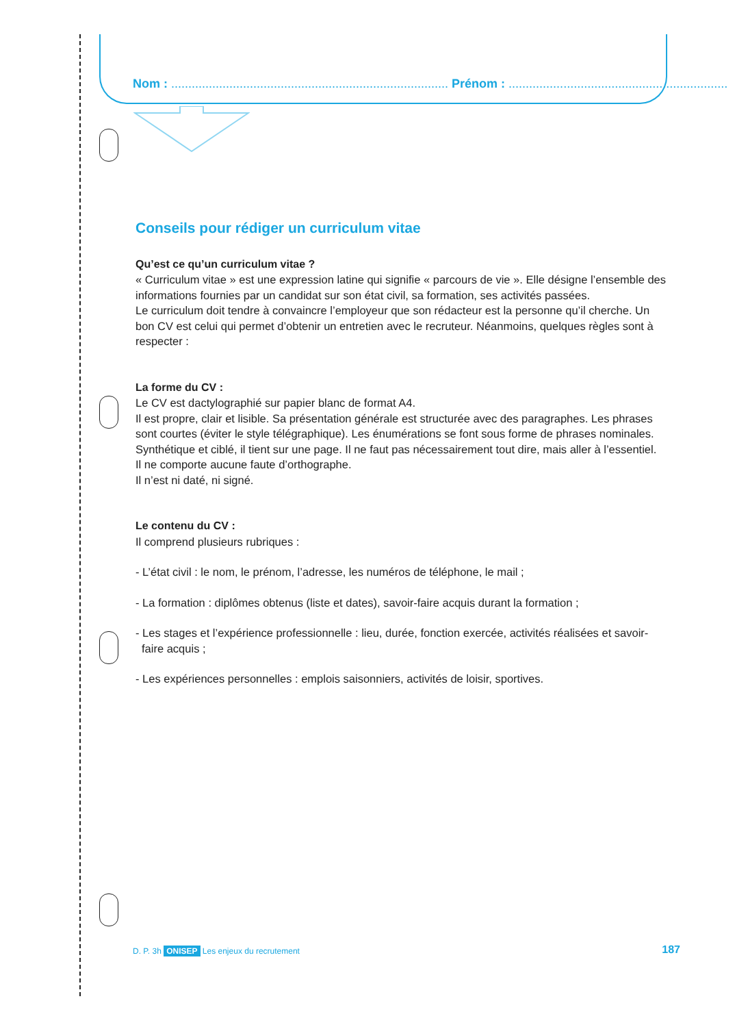Nom : ................................................................................. Prénom : ................................................................
Conseils pour rédiger un curriculum vitae
Qu’est ce qu’un curriculum vitae ?
« Curriculum vitae » est une expression latine qui signifie « parcours de vie ». Elle désigne l’ensemble des informations fournies par un candidat sur son état civil, sa formation, ses activités passées.
Le curriculum doit tendre à convaincre l’employeur que son rédacteur est la personne qu’il cherche. Un bon CV est celui qui permet d’obtenir un entretien avec le recruteur. Néanmoins, quelques règles sont à respecter :
La forme du CV :
Le CV est dactylographié sur papier blanc de format A4.
Il est propre, clair et lisible. Sa présentation générale est structurée avec des paragraphes. Les phrases sont courtes (éviter le style télégraphique). Les énumérations se font sous forme de phrases nominales.
Synthétique et ciblé, il tient sur une page. Il ne faut pas nécessairement tout dire, mais aller à l’essentiel.
Il ne comporte aucune faute d’orthographe.
Il n’est ni daté, ni signé.
Le contenu du CV :
Il comprend plusieurs rubriques :
- L’état civil : le nom, le prénom, l’adresse, les numéros de téléphone, le mail ;
- La formation : diplômes obtenus (liste et dates), savoir-faire acquis durant la formation ;
- Les stages et l’expérience professionnelle : lieu, durée, fonction exercée, activités réalisées et savoir-faire acquis ;
- Les expériences personnelles : emplois saisonniers, activités de loisir, sportives.
D. P. 3h ONISEP Les enjeux du recrutement 187